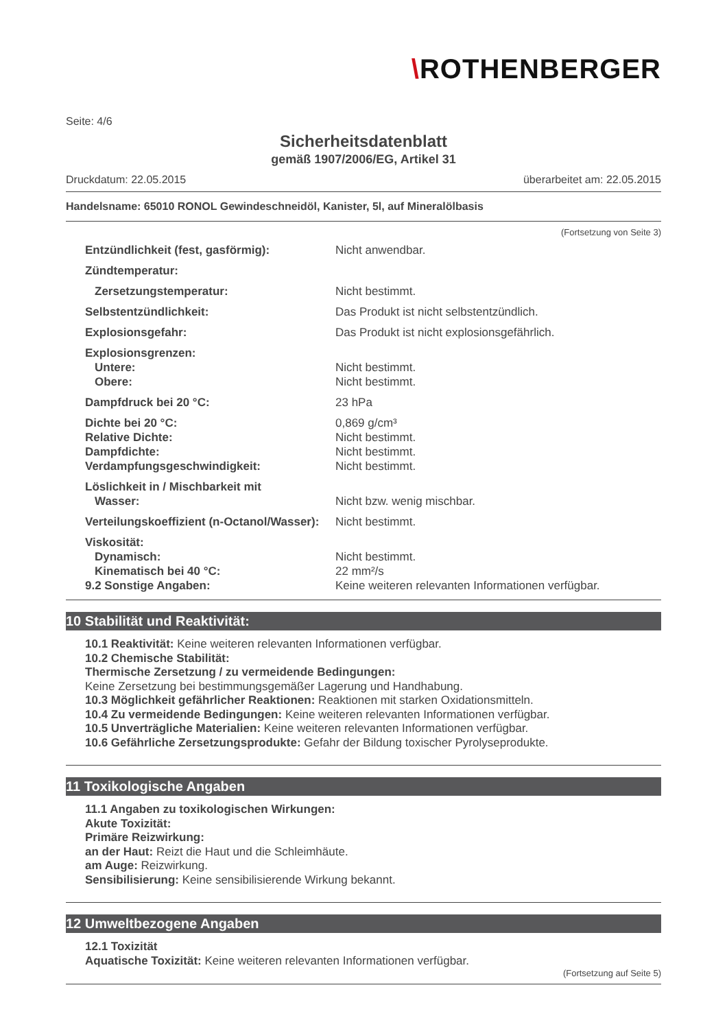\ROTHENBERGER
Seite: 4/6
Sicherheitsdatenblatt
gemäß 1907/2006/EG, Artikel 31
Druckdatum: 22.05.2015 überarbeitet am: 22.05.2015
Handelsname: 65010 RONOL Gewindeschneidöl, Kanister, 5l, auf Mineralölbasis
(Fortsetzung von Seite 3)
| Entzündlichkeit (fest, gasförmig): | Nicht anwendbar. |
| Zündtemperatur: | |
| Zersetzungstemperatur: | Nicht bestimmt. |
| Selbstentzündlichkeit: | Das Produkt ist nicht selbstentzündlich. |
| Explosionsgefahr: | Das Produkt ist nicht explosionsgefährlich. |
| Explosionsgrenzen: | |
| Untere: | Nicht bestimmt. |
| Obere: | Nicht bestimmt. |
| Dampfdruck bei 20 °C: | 23 hPa |
| Dichte bei 20 °C: | 0,869 g/cm³ |
| Relative Dichte: | Nicht bestimmt. |
| Dampfdichte: | Nicht bestimmt. |
| Verdampfungsgeschwindigkeit: | Nicht bestimmt. |
| Löslichkeit in / Mischbarkeit mit | |
| Wasser: | Nicht bzw. wenig mischbar. |
| Verteilungskoeffizient (n-Octanol/Wasser): | Nicht bestimmt. |
| Viskosität: | |
| Dynamisch: | Nicht bestimmt. |
| Kinematisch bei 40 °C: | 22 mm²/s |
| 9.2 Sonstige Angaben: | Keine weiteren relevanten Informationen verfügbar. |
10 Stabilität und Reaktivität:
10.1 Reaktivität: Keine weiteren relevanten Informationen verfügbar.
10.2 Chemische Stabilität:
Thermische Zersetzung / zu vermeidende Bedingungen:
Keine Zersetzung bei bestimmungsgemäßer Lagerung und Handhabung.
10.3 Möglichkeit gefährlicher Reaktionen: Reaktionen mit starken Oxidationsmitteln.
10.4 Zu vermeidende Bedingungen: Keine weiteren relevanten Informationen verfügbar.
10.5 Unverträgliche Materialien: Keine weiteren relevanten Informationen verfügbar.
10.6 Gefährliche Zersetzungsprodukte: Gefahr der Bildung toxischer Pyrolyseprodukte.
11 Toxikologische Angaben
11.1 Angaben zu toxikologischen Wirkungen:
Akute Toxizität:
Primäre Reizwirkung:
an der Haut: Reizt die Haut und die Schleimhäute.
am Auge: Reizwirkung.
Sensibilisierung: Keine sensibilisierende Wirkung bekannt.
12 Umweltbezogene Angaben
12.1 Toxizität
Aquatische Toxizität: Keine weiteren relevanten Informationen verfügbar.
(Fortsetzung auf Seite 5)